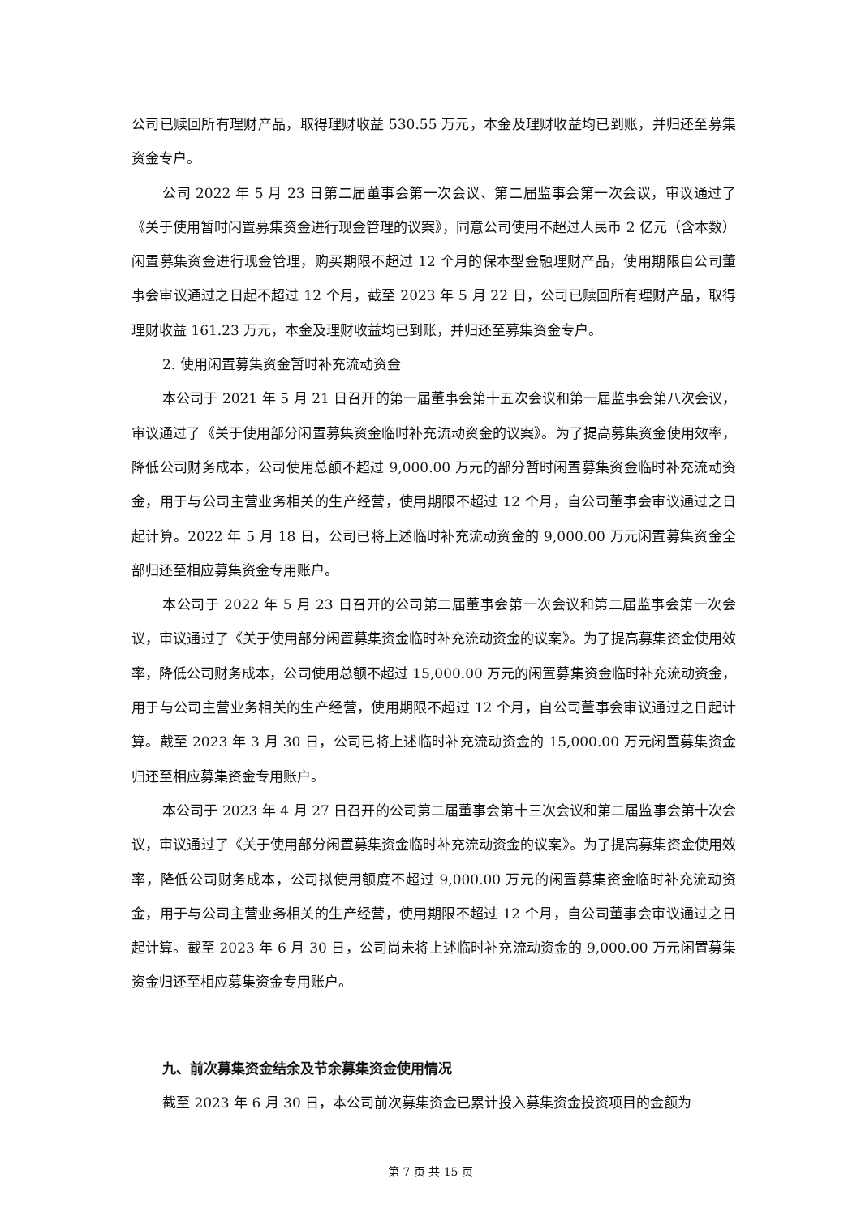公司已赎回所有理财产品，取得理财收益 530.55 万元，本金及理财收益均已到账，并归还至募集资金专户。
公司 2022 年 5 月 23 日第二届董事会第一次会议、第二届监事会第一次会议，审议通过了《关于使用暂时闲置募集资金进行现金管理的议案》，同意公司使用不超过人民币 2 亿元（含本数）闲置募集资金进行现金管理，购买期限不超过 12 个月的保本型金融理财产品，使用期限自公司董事会审议通过之日起不超过 12 个月，截至 2023 年 5 月 22 日，公司已赎回所有理财产品，取得理财收益 161.23 万元，本金及理财收益均已到账，并归还至募集资金专户。
2. 使用闲置募集资金暂时补充流动资金
本公司于 2021 年 5 月 21 日召开的第一届董事会第十五次会议和第一届监事会第八次会议，审议通过了《关于使用部分闲置募集资金临时补充流动资金的议案》。为了提高募集资金使用效率，降低公司财务成本，公司使用总额不超过 9,000.00 万元的部分暂时闲置募集资金临时补充流动资金，用于与公司主营业务相关的生产经营，使用期限不超过 12 个月，自公司董事会审议通过之日起计算。2022 年 5 月 18 日，公司已将上述临时补充流动资金的 9,000.00 万元闲置募集资金全部归还至相应募集资金专用账户。
本公司于 2022 年 5 月 23 日召开的公司第二届董事会第一次会议和第二届监事会第一次会议，审议通过了《关于使用部分闲置募集资金临时补充流动资金的议案》。为了提高募集资金使用效率，降低公司财务成本，公司使用总额不超过 15,000.00 万元的闲置募集资金临时补充流动资金，用于与公司主营业务相关的生产经营，使用期限不超过 12 个月，自公司董事会审议通过之日起计算。截至 2023 年 3 月 30 日，公司已将上述临时补充流动资金的 15,000.00 万元闲置募集资金归还至相应募集资金专用账户。
本公司于 2023 年 4 月 27 日召开的公司第二届董事会第十三次会议和第二届监事会第十次会议，审议通过了《关于使用部分闲置募集资金临时补充流动资金的议案》。为了提高募集资金使用效率，降低公司财务成本，公司拟使用额度不超过 9,000.00 万元的闲置募集资金临时补充流动资金，用于与公司主营业务相关的生产经营，使用期限不超过 12 个月，自公司董事会审议通过之日起计算。截至 2023 年 6 月 30 日，公司尚未将上述临时补充流动资金的 9,000.00 万元闲置募集资金归还至相应募集资金专用账户。
九、前次募集资金结余及节余募集资金使用情况
截至 2023 年 6 月 30 日，本公司前次募集资金已累计投入募集资金投资项目的金额为
第 7 页 共 15 页